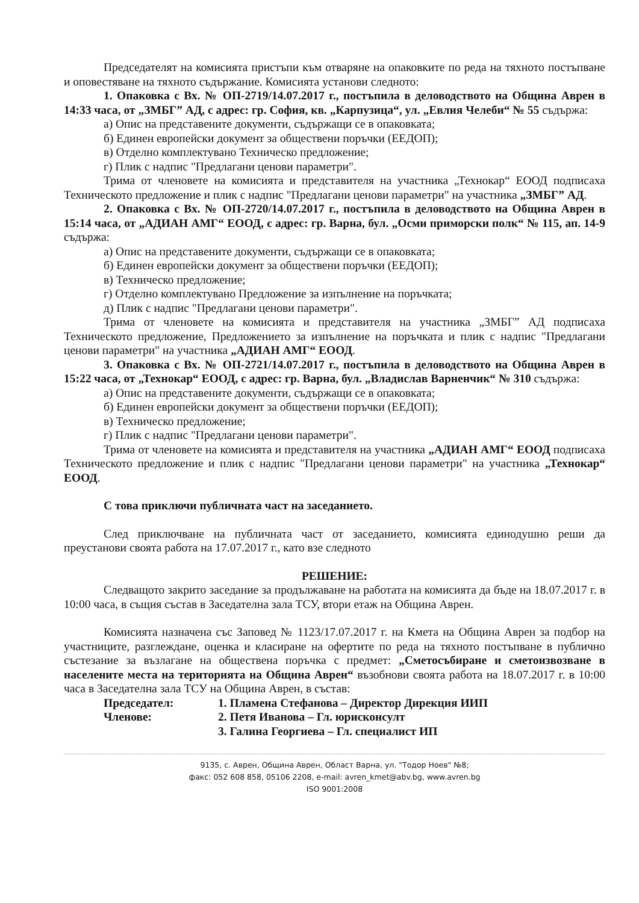Председателят на комисията пристъпи към отваряне на опаковките по реда на тяхното постъпване и оповестяване на тяхното съдържание. Комисията установи следното:
1. Опаковка с Вх. № ОП-2719/14.07.2017 г., постъпила в деловодството на Община Аврен в 14:33 часа, от „ЗМБГ” АД, с адрес: гр. София, кв. „Карпузица“, ул. „Евлия Челеби“ № 55 съдържа:
а) Опис на представените документи, съдържащи се в опаковката;
б) Единен европейски документ за обществени поръчки (ЕЕДОП);
в) Отделно комплектувано Техническо предложение;
г) Плик с надпис "Предлагани ценови параметри".
Трима от членовете на комисията и представителя на участника „Технокар“ ЕООД подписаха Техническото предложение и плик с надпис "Предлагани ценови параметри" на участника „ЗМБГ” АД.
2. Опаковка с Вх. № ОП-2720/14.07.2017 г., постъпила в деловодството на Община Аврен в 15:14 часа, от „АДИАН АМГ“ ЕООД, с адрес: гр. Варна, бул. „Осми приморски полк“ № 115, ап. 14-9 съдържа:
а) Опис на представените документи, съдържащи се в опаковката;
б) Единен европейски документ за обществени поръчки (ЕЕДОП);
в) Техническо предложение;
г) Отделно комплектувано Предложение за изпълнение на поръчката;
д) Плик с надпис "Предлагани ценови параметри".
Трима от членовете на комисията и представителя на участника „ЗМБГ” АД подписаха Техническото предложение, Предложението за изпълнение на поръчката и плик с надпис "Предлагани ценови параметри" на участника „АДИАН АМГ“ ЕООД.
3. Опаковка с Вх. № ОП-2721/14.07.2017 г., постъпила в деловодството на Община Аврен в 15:22 часа, от „Технокар“ ЕООД, с адрес: гр. Варна, бул. „Владислав Варненчик“ № 310 съдържа:
а) Опис на представените документи, съдържащи се в опаковката;
б) Единен европейски документ за обществени поръчки (ЕЕДОП);
в) Техническо предложение;
г) Плик с надпис "Предлагани ценови параметри".
Трима от членовете на комисията и представителя на участника „АДИАН АМГ“ ЕООД подписаха Техническото предложение и плик с надпис "Предлагани ценови параметри" на участника „Технокар“ ЕООД.
С това приключи публичната част на заседанието.
След приключване на публичната част от заседанието, комисията единодушно реши да преустанови своята работа на 17.07.2017 г., като взе следното
РЕШЕНИЕ:
Следващото закрито заседание за продължаване на работата на комисията да бъде на 18.07.2017 г. в 10:00 часа, в същия състав в Заседателна зала ТСУ, втори етаж на Община Аврен.
Комисията назначена със Заповед № 1123/17.07.2017 г. на Кмета на Община Аврен за подбор на участниците, разглеждане, оценка и класиране на офертите по реда на тяхното постъпване в публично състезание за възлагане на обществена поръчка с предмет: „Сметосъбиране и сметоизвозване в населените места на територията на Община Аврен“ възобнови своята работа на 18.07.2017 г. в 10:00 часа в Заседателна зала ТСУ на Община Аврен, в състав:
Председател: 1. Пламена Стефанова – Директор Дирекция ИИП
Членове: 2. Петя Иванова – Гл. юрисконсулт
3. Галина Георгиева – Гл. специалист ИП
9135, с. Аврен, Община Аврен, Област Варна, ул. "Тодор Ноев" №8;
факс: 052 608 858, 05106 2208, e-mail: avren_kmet@abv.bg, www.avren.bg
ISO 9001:2008